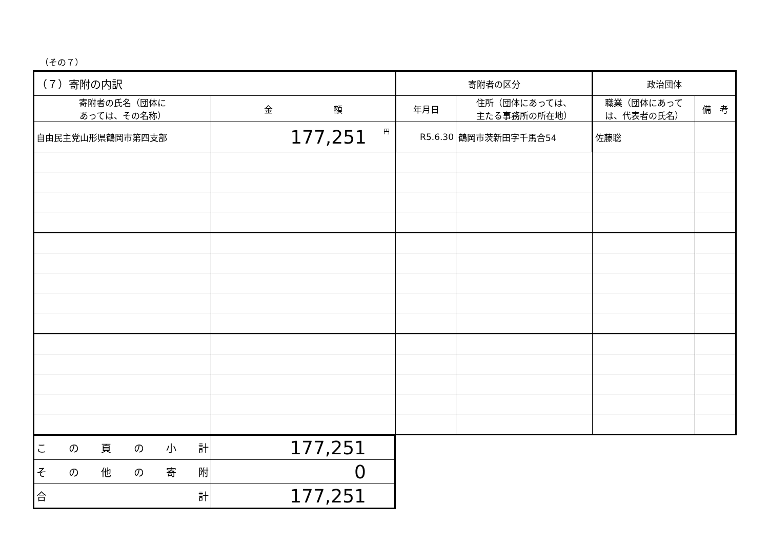（その７）
| （７）寄附の内訳 | | 寄附者の区分 | | 政治団体 | |
| --- | --- | --- | --- | --- | --- |
| 寄附者の氏名（団体に あっては、その名称） | 金 額 | 年月日 | 住所（団体にあっては、 主たる事務所の所在地） | 職業（団体にあって は、代表者の氏名） | 備 考 |
| 自由民主党山形県鶴岡市第四支部 | <sup>円</sup>177,251 | R5.6.30 | 鶴岡市茨新田字千馬合54 | 佐藤聡 | |
| こ の 頁 の 小 計 | 177,251 |
| そ の 他 の 寄 附 | 0 |
| 合 計 | 177,251 |